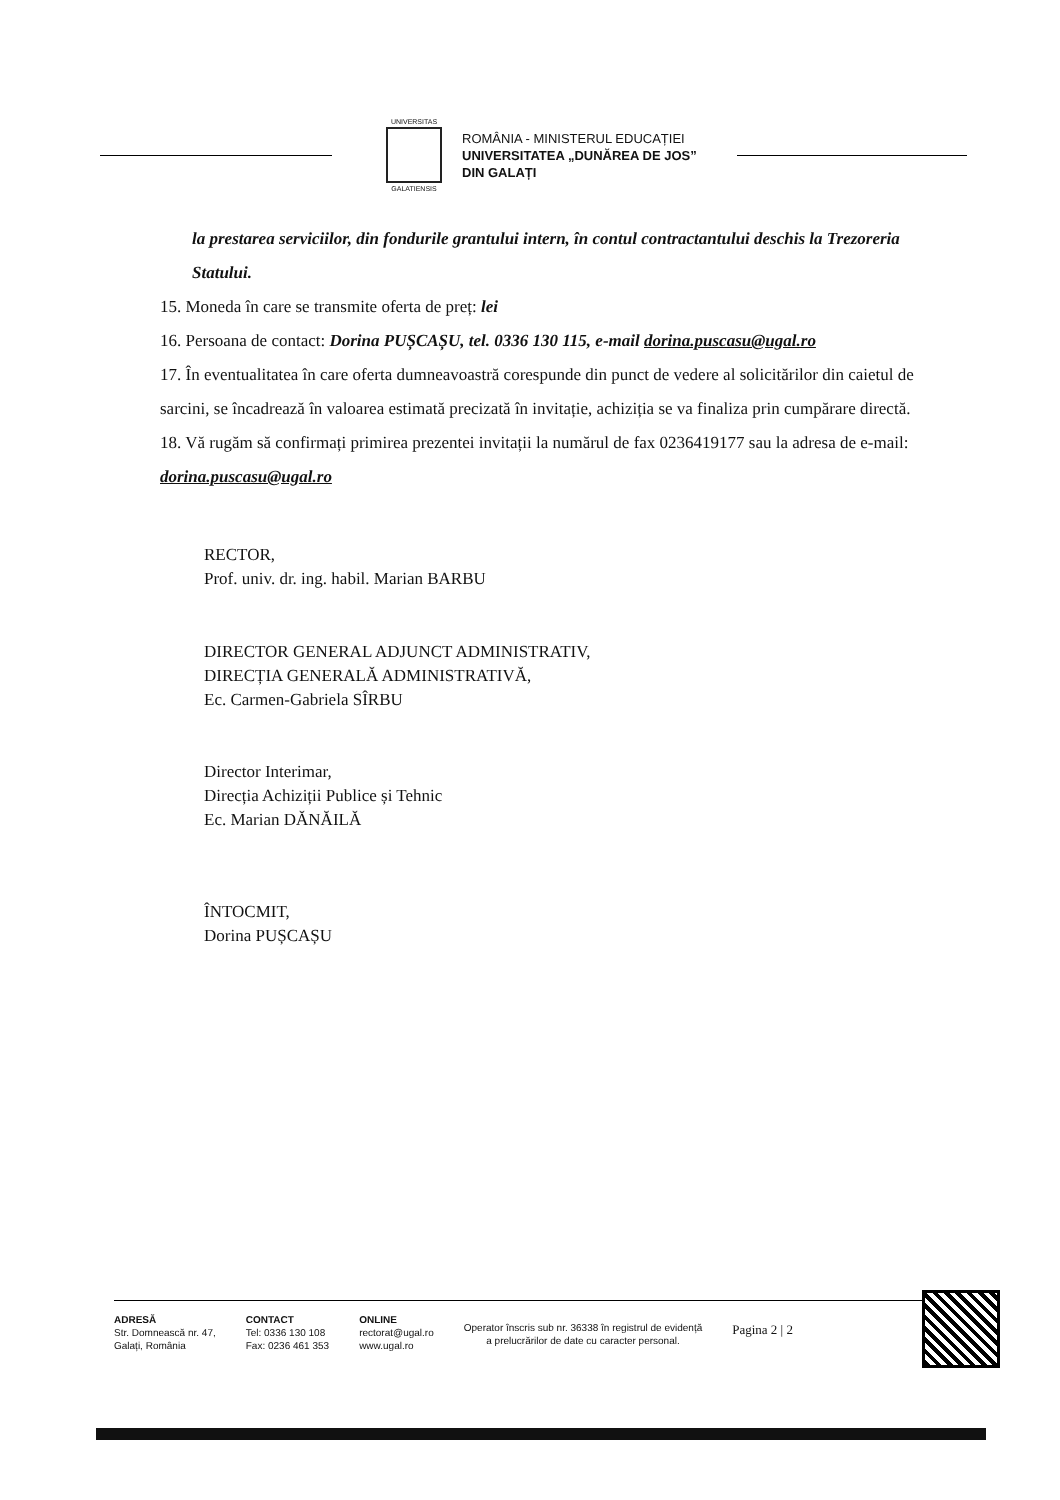UNIVERSITAS
GALATIENSIS
ROMÂNIA - MINISTERUL EDUCAȚIEI
UNIVERSITATEA „DUNĂREA DE JOS”
DIN GALAȚI
la prestarea serviciilor, din fondurile grantului intern, în contul contractantului deschis la Trezoreria Statului.
15. Moneda în care se transmite oferta de preț: lei
16. Persoana de contact: Dorina PUȘCAȘU, tel. 0336 130 115, e-mail dorina.puscasu@ugal.ro
17. În eventualitatea în care oferta dumneavoastră corespunde din punct de vedere al solicitărilor din caietul de sarcini, se încadrează în valoarea estimată precizată în invitație, achiziția se va finaliza prin cumpărare directă.
18. Vă rugăm să confirmați primirea prezentei invitații la numărul de fax 0236419177 sau la adresa de e-mail: dorina.puscasu@ugal.ro
RECTOR,
Prof. univ. dr. ing. habil. Marian BARBU
DIRECTOR GENERAL ADJUNCT ADMINISTRATIV,
DIRECȚIA GENERALĂ ADMINISTRATIVĂ,
Ec. Carmen-Gabriela SÎRBU
Director Interimar,
Direcția Achiziții Publice și Tehnic
Ec. Marian DĂNĂILĂ
ÎNTOCMIT,
Dorina PUȘCAȘU
ADRESĂ
Str. Domnească nr. 47,
Galați, România
CONTACT
Tel: 0336 130 108
Fax: 0236 461 353
ONLINE
rectorat@ugal.ro
www.ugal.ro
Operator înscris sub nr. 36338 în registrul de evidență
a prelucrărilor de date cu caracter personal.
Pagina 2 | 2